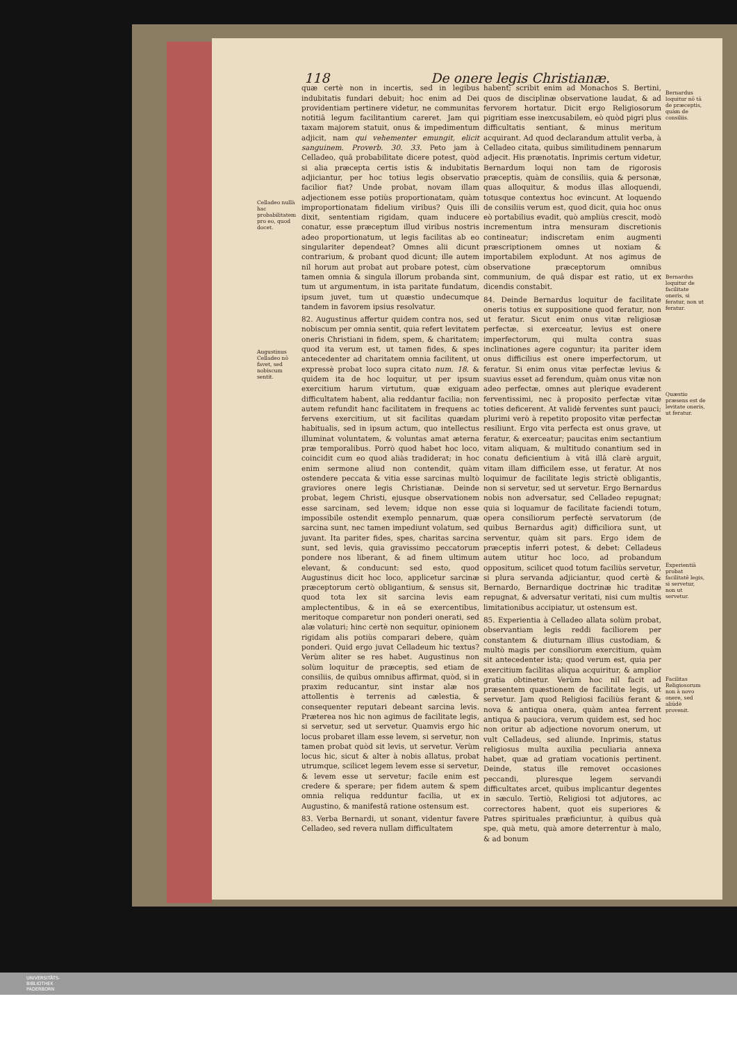118 De onere legis Christianæ.
Celladeo nullà hac probabilitatem pro eo, quod docet.
Augustinus Celladeo nō favet, sed nobiscum sentit.
quæ certè non in incertis, sed in legibus indubitatis fundari debuit; hoc enim ad Dei providentiam pertinere videtur, ne communitas notitiâ legum facilitantium careret. Jam qui taxam majorem statuit, onus & impedimentum adjicit, nam qui vehementer emungit, elicit sanguinem. Proverb. 30. 33. Peto jam à Celladeo, quâ probabilitate dicere potest, quòd si alia præcepta certis istis & indubitatis adjiciantur, per hoc totius legis observatio facilior fiat? Unde probat, novam illam adjectionem esse potiùs proportionatam, quàm improportionatam fidelium viribus? Quis illi dixit, sententiam rigidam, quam inducere conatur, esse præceptum illud viribus nostris adeo proportionatum, ut legis facilitas ab eo singulariter dependeat? Omnes alii dicunt contrarium, & probant quod dicunt; ille autem nil horum aut probat aut probare potest, cùm tamen omnia & singula illorum probanda sint, tum ut argumentum, in ista paritate fundatum, ipsum juvet, tum ut quæstio undecumque tandem in favorem ipsius resolvatur.
82. Augustinus affertur quidem contra nos, sed nobiscum per omnia sentit, quia refert levitatem oneris Christiani in fidem, spem, & charitatem; quod ita verum est, ut tamen fides, & spes antecedenter ad charitatem omnia facilitent, ut expressè probat loco supra citato num. 18. & quidem ita de hoc loquitur, ut per ipsum exercitium harum virtutum, quæ exiguam difficultatem habent, alia reddantur facilia; non autem refundit hanc facilitatem in frequens ac fervens exercitium, ut sit facilitas quædam habitualis, sed in ipsum actum, quo intellectus illuminat voluntatem, & voluntas amat æterna præ temporalibus. Porrò quod habet hoc loco, coincidit cum eo quod aliàs tradiderat; in hoc enim sermone aliud non contendit, quàm ostendere peccata & vitia esse sarcinas multò graviores onere legis Christianæ. Deinde probat, legem Christi, ejusque observationem esse sarcinam, sed levem; idque non esse impossibile ostendit exemplo pennarum, quæ sarcina sunt, nec tamen impediunt volatum, sed juvant. Ita pariter fides, spes, charitas sarcina sunt, sed levis, quia gravissimo peccatorum pondere nos liberant, & ad finem ultimum elevant, & conducunt: sed esto, quod Augustinus dicit hoc loco, applicetur sarcinæ præceptorum certò obligantium, & sensus sit, quod tota lex sit sarcina levis eam amplectentibus, & in eâ se exercentibus, meritoque comparetur non ponderi onerati, sed alæ volaturi; hinc certè non sequitur, opinionem rigidam alis potiùs comparari debere, quàm ponderi. Quid ergo juvat Celladeum hic textus? Verùm aliter se res habet. Augustinus non solùm loquitur de præceptis, sed etiam de consiliis, de quibus omnibus affirmat, quòd, si in praxim reducantur, sint instar alæ nos attollentis è terrenis ad cælestia, & consequenter reputari debeant sarcina levis. Præterea nos hic non agimus de facilitate legis, si servetur, sed ut servetur. Quamvis ergo hic locus probaret illam esse levem, si servetur, non tamen probat quòd sit levis, ut servetur. Verùm locus hic, sicut & alter à nobis allatus, probat utrumque, scilicet legem levem esse si servetur, & levem esse ut servetur; facile enim est credere & sperare; per fidem autem & spem omnia reliqua redduntur facilia, ut ex Augustino, & manifestâ ratione ostensum est.
83. Verba Bernardi, ut sonant, videntur favere Celladeo, sed revera nullam difficultatem
habent; scribit enim ad Monachos S. Bertini, quos de disciplinæ observatione laudat, & ad fervorem hortatur. Dicit ergo Religiosorum pigritiam esse inexcusabilem, eò quòd pigri plus difficultatis sentiant, & minus meritum acquirant. Ad quod declarandum attulit verba, à Celladeo citata, quibus similitudinem pennarum adjecit. His prænotatis. Inprimis certum videtur, Bernardum loqui non tam de rigorosis præceptis, quàm de consiliis, quia & personæ, quas alloquitur, & modus illas alloquendi, totusque contextus hoc evincunt. At loquendo de consiliis verum est, quod dicit, quia hoc onus eò portabilius evadit, quò ampliùs crescit, modò incrementum intra mensuram discretionis contineatur; indiscretam enim augmenti præscriptionem omnes ut noxiam & importabilem explodunt. At nos agimus de observatione præceptorum omnibus communium, de quâ dispar est ratio, ut ex dicendis constabit.
84. Deinde Bernardus loquitur de facilitate oneris totius ex suppositione quod feratur, non ut feratur. Sicut enim onus vitæ religiosæ perfectæ, si exerceatur, levius est onere imperfectorum, qui multa contra suas inclinationes agere coguntur; ita pariter idem onus difficilius est onere imperfectorum, ut feratur. Si enim onus vitæ perfectæ levius & suavius esset ad ferendum, quàm onus vitæ non adeo perfectæ, omnes aut plerique evaderent ferventissimi, nec à proposito perfectæ vitæ toties deficerent. At validè ferventes sunt pauci; plurimi verò à repetito proposito vitæ perfectæ resiliunt. Ergo vita perfecta est onus grave, ut feratur, & exerceatur; paucitas enim sectantium vitam aliquam, & multitudo conantium sed in conatu deficientium à vitâ illâ clarè arguit, vitam illam difficilem esse, ut feratur. At nos loquimur de facilitate legis strictè obligantis, non si servetur, sed ut servetur. Ergo Bernardus nobis non adversatur, sed Celladeo repugnat; quia si loquamur de facilitate faciendi totum, opera consiliorum perfectè servatorum (de quibus Bernardus agit) difficiliora sunt, ut serventur, quàm sit pars. Ergo idem de præceptis inferri potest, & debet: Celladeus autem utitur hoc loco, ad probandum oppositum, scilicet quod totum faciliùs servetur, si plura servanda adjiciantur, quod certè & Bernardo, Bernardique doctrinæ hic traditæ repugnat, & adversatur veritati, nisi cum multis limitationibus accipiatur, ut ostensum est.
85. Experientia à Celladeo allata solùm probat, observantiam legis reddi faciliorem per constantem & diuturnam illius custodiam, & multò magis per consiliorum exercitium, quàm sit antecedenter ista; quod verum est, quia per exercitium facilitas aliqua acquiritur, & amplior gratia obtinetur. Verùm hoc nil facit ad præsentem quæstionem de facilitate legis, ut servetur. Jam quod Religiosi faciliùs ferant & nova & antiqua onera, quàm antea ferrent antiqua & pauciora, verum quidem est, sed hoc non oritur ab adjectione novorum onerum, ut vult Celladeus, sed aliunde. Inprimis, status religiosus multa auxilia peculiaria annexa habet, quæ ad gratiam vocationis pertinent. Deinde, status ille removet occasiones peccandi, pluresque legem servandi difficultates arcet, quibus implicantur degentes in sæculo. Tertiò, Religiosi tot adjutores, ac correctores habent, quot eis superiores & Patres spirituales præficiuntur, à quibus quà spe, quà metu, quà amore deterrentur à malo, & ad bonum
Bernardus loquitur nō tā de præceptis, quàm de consiliis.
Bernardus loquitur de facilitate oneris, si feratur, non ut feratur.
Quæstio præsens est de levitate oneris, ut feratur.
Experientiā probat facilitatē legis, si servetur, non ut servetur.
Facilitas Religiosorum non à novo onere, sed aliūdè provenit.
UNIVERSITÄTS-
BIBLIOTHEK
PADERBORN